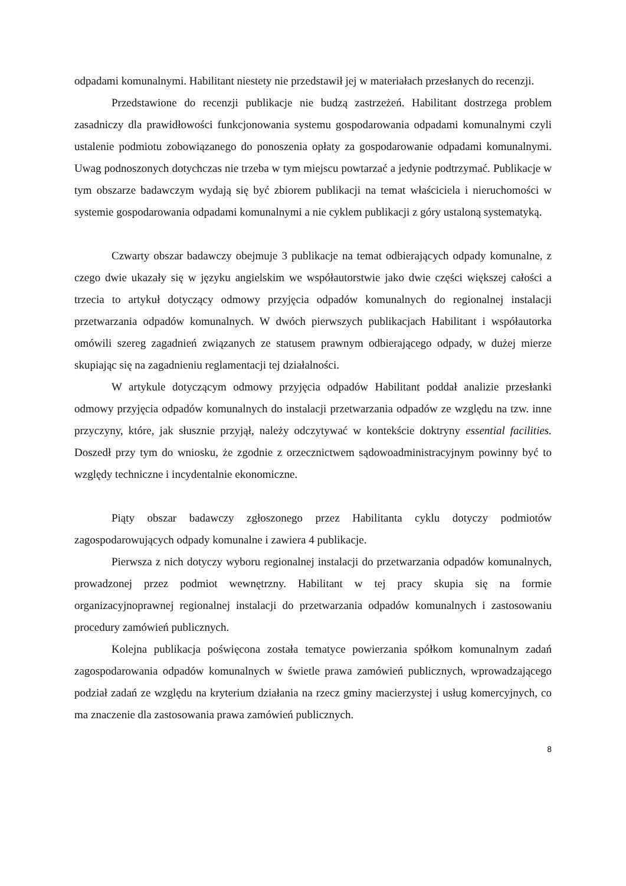odpadami komunalnymi. Habilitant niestety nie przedstawił jej w materiałach przesłanych do recenzji.
Przedstawione do recenzji publikacje nie budzą zastrzeżeń. Habilitant dostrzega problem zasadniczy dla prawidłowości funkcjonowania systemu gospodarowania odpadami komunalnymi czyli ustalenie podmiotu zobowiązanego do ponoszenia opłaty za gospodarowanie odpadami komunalnymi. Uwag podnoszonych dotychczas nie trzeba w tym miejscu powtarzać a jedynie podtrzymać. Publikacje w tym obszarze badawczym wydają się być zbiorem publikacji na temat właściciela i nieruchomości w systemie gospodarowania odpadami komunalnymi a nie cyklem publikacji z góry ustaloną systematyką.
Czwarty obszar badawczy obejmuje 3 publikacje na temat odbierających odpady komunalne, z czego dwie ukazały się w języku angielskim we współautorstwie jako dwie części większej całości a trzecia to artykuł dotyczący odmowy przyjęcia odpadów komunalnych do regionalnej instalacji przetwarzania odpadów komunalnych. W dwóch pierwszych publikacjach Habilitant i współautorka omówili szereg zagadnień związanych ze statusem prawnym odbierającego odpady, w dużej mierze skupiając się na zagadnieniu reglamentacji tej działalności.
W artykule dotyczącym odmowy przyjęcia odpadów Habilitant poddał analizie przesłanki odmowy przyjęcia odpadów komunalnych do instalacji przetwarzania odpadów ze względu na tzw. inne przyczyny, które, jak słusznie przyjął, należy odczytywać w kontekście doktryny essential facilities. Doszedł przy tym do wniosku, że zgodnie z orzecznictwem sądowoadministracyjnym powinny być to względy techniczne i incydentalnie ekonomiczne.
Piąty obszar badawczy zgłoszonego przez Habilitanta cyklu dotyczy podmiotów zagospodarowujących odpady komunalne i zawiera 4 publikacje.
Pierwsza z nich dotyczy wyboru regionalnej instalacji do przetwarzania odpadów komunalnych, prowadzonej przez podmiot wewnętrzny. Habilitant w tej pracy skupia się na formie organizacyjnoprawnej regionalnej instalacji do przetwarzania odpadów komunalnych i zastosowaniu procedury zamówień publicznych.
Kolejna publikacja poświęcona została tematyce powierzania spółkom komunalnym zadań zagospodarowania odpadów komunalnych w świetle prawa zamówień publicznych, wprowadzającego podział zadań ze względu na kryterium działania na rzecz gminy macierzystej i usług komercyjnych, co ma znaczenie dla zastosowania prawa zamówień publicznych.
8